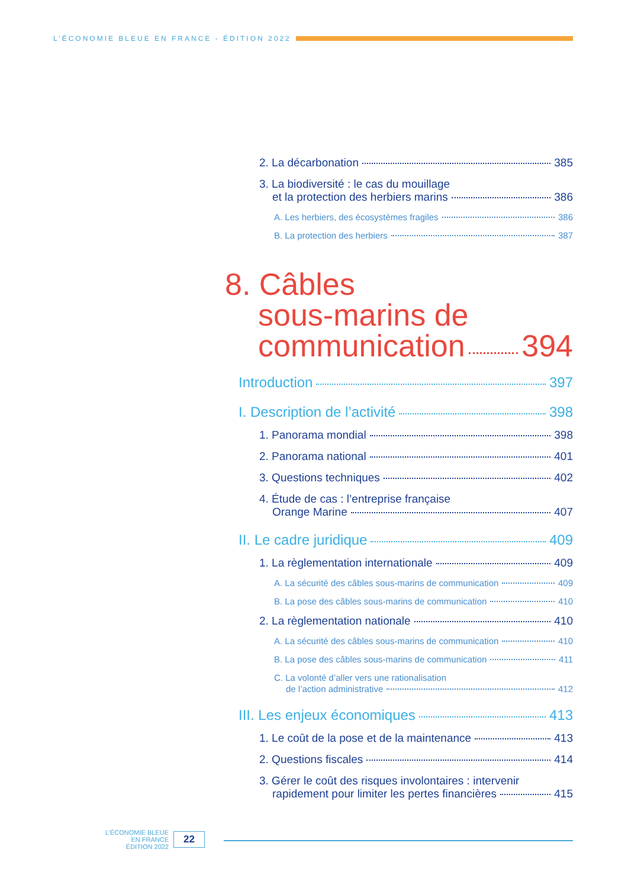L’ÉCONOMIE BLEUE EN FRANCE - ÉDITION 2022
2. La décarbonation 385
3. La biodiversité : le cas du mouillage
et la protection des herbiers marins 386
A. Les herbiers, des écosystèmes fragiles 386
B. La protection des herbiers 387
8. Câbles
sous-marins de
communication 394
Introduction 397
I. Description de l’activité 398
1. Panorama mondial 398
2. Panorama national 401
3. Questions techniques 402
4. Étude de cas : l’entreprise française
Orange Marine 407
II. Le cadre juridique 409
1. La règlementation internationale 409
A. La sécurité des câbles sous-marins de communication 409
B. La pose des câbles sous-marins de communication 410
2. La règlementation nationale 410
A. La sécurité des câbles sous-marins de communication 410
B. La pose des câbles sous-marins de communication 411
C. La volonté d’aller vers une rationalisation
de l’action administrative 412
III. Les enjeux économiques 413
1. Le coût de la pose et de la maintenance 413
2. Questions fiscales 414
3. Gérer le coût des risques involontaires : intervenir
rapidement pour limiter les pertes financières 415
L’ÉCONOMIE BLEUE
EN FRANCE
ÉDITION 2022
22